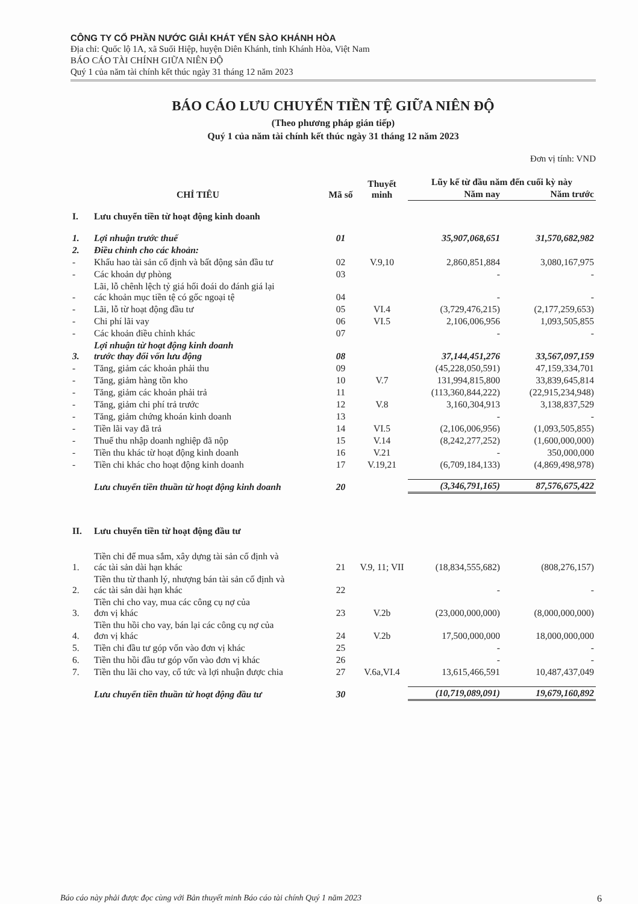CÔNG TY CỔ PHẦN NƯỚC GIẢI KHÁT YẾN SÀO KHÁNH HÒA
Địa chỉ: Quốc lộ 1A, xã Suối Hiệp, huyện Diên Khánh, tỉnh Khánh Hòa, Việt Nam
BÁO CÁO TÀI CHÍNH GIỮA NIÊN ĐỘ
Quý 1 của năm tài chính kết thúc ngày 31 tháng 12 năm 2023
BÁO CÁO LƯU CHUYỂN TIỀN TỆ GIỮA NIÊN ĐỘ
(Theo phương pháp gián tiếp)
Quý 1 của năm tài chính kết thúc ngày 31 tháng 12 năm 2023
Đơn vị tính: VND
| CHỈ TIÊU | | Mã số | Thuyết minh | Lũy kế từ đầu năm đến cuối kỳ này | |
| --- | --- | --- | --- | --- | --- |
| | | | | Năm nay | Năm trước |
| I. | Lưu chuyển tiền từ hoạt động kinh doanh | | | | |
| 1. | Lợi nhuận trước thuế | 01 | | 35,907,068,651 | 31,570,682,982 |
| 2. | Điều chỉnh cho các khoản: | | | | |
| - | Khấu hao tài sản cố định và bất động sản đầu tư | 02 | V.9,10 | 2,860,851,884 | 3,080,167,975 |
| - | Các khoản dự phòng | 03 | | - | - |
| - | Lãi, lỗ chênh lệch tỷ giá hối đoái do đánh giá lại các khoản mục tiền tệ có gốc ngoại tệ | 04 | | - | - |
| - | Lãi, lỗ từ hoạt động đầu tư | 05 | VI.4 | (3,729,476,215) | (2,177,259,653) |
| - | Chi phí lãi vay | 06 | VI.5 | 2,106,006,956 | 1,093,505,855 |
| - | Các khoản điều chỉnh khác | 07 | | - | - |
| 3. | Lợi nhuận từ hoạt động kinh doanh trước thay đổi vốn lưu động | 08 | | 37,144,451,276 | 33,567,097,159 |
| - | Tăng, giảm các khoản phải thu | 09 | | (45,228,050,591) | 47,159,334,701 |
| - | Tăng, giảm hàng tồn kho | 10 | V.7 | 131,994,815,800 | 33,839,645,814 |
| - | Tăng, giảm các khoản phải trả | 11 | | (113,360,844,222) | (22,915,234,948) |
| - | Tăng, giảm chi phí trả trước | 12 | V.8 | 3,160,304,913 | 3,138,837,529 |
| - | Tăng, giảm chứng khoán kinh doanh | 13 | | - | - |
| - | Tiền lãi vay đã trả | 14 | VI.5 | (2,106,006,956) | (1,093,505,855) |
| - | Thuế thu nhập doanh nghiệp đã nộp | 15 | V.14 | (8,242,277,252) | (1,600,000,000) |
| - | Tiền thu khác từ hoạt động kinh doanh | 16 | V.21 | - | 350,000,000 |
| - | Tiền chi khác cho hoạt động kinh doanh | 17 | V.19,21 | (6,709,184,133) | (4,869,498,978) |
| | Lưu chuyển tiền thuần từ hoạt động kinh doanh | 20 | | (3,346,791,165) | 87,576,675,422 |
| II. | Lưu chuyển tiền từ hoạt động đầu tư | | | | |
| 1. | Tiền chi để mua sắm, xây dựng tài sản cố định và các tài sản dài hạn khác | 21 | V.9, 11; VII | (18,834,555,682) | (808,276,157) |
| 2. | Tiền thu từ thanh lý, nhượng bán tài sản cố định và các tài sản dài hạn khác | 22 | | - | - |
| 3. | Tiền chi cho vay, mua các công cụ nợ của đơn vị khác | 23 | V.2b | (23,000,000,000) | (8,000,000,000) |
| 4. | Tiền thu hồi cho vay, bán lại các công cụ nợ của đơn vị khác | 24 | V.2b | 17,500,000,000 | 18,000,000,000 |
| 5. | Tiền chi đầu tư góp vốn vào đơn vị khác | 25 | | - | - |
| 6. | Tiền thu hồi đầu tư góp vốn vào đơn vị khác | 26 | | - | - |
| 7. | Tiền thu lãi cho vay, cổ tức và lợi nhuận được chia | 27 | V.6a,VI.4 | 13,615,466,591 | 10,487,437,049 |
| | Lưu chuyển tiền thuần từ hoạt động đầu tư | 30 | | (10,719,089,091) | 19,679,160,892 |
Báo cáo này phải được đọc cùng với Bản thuyết minh Báo cáo tài chính Quý 1 năm 2023 6